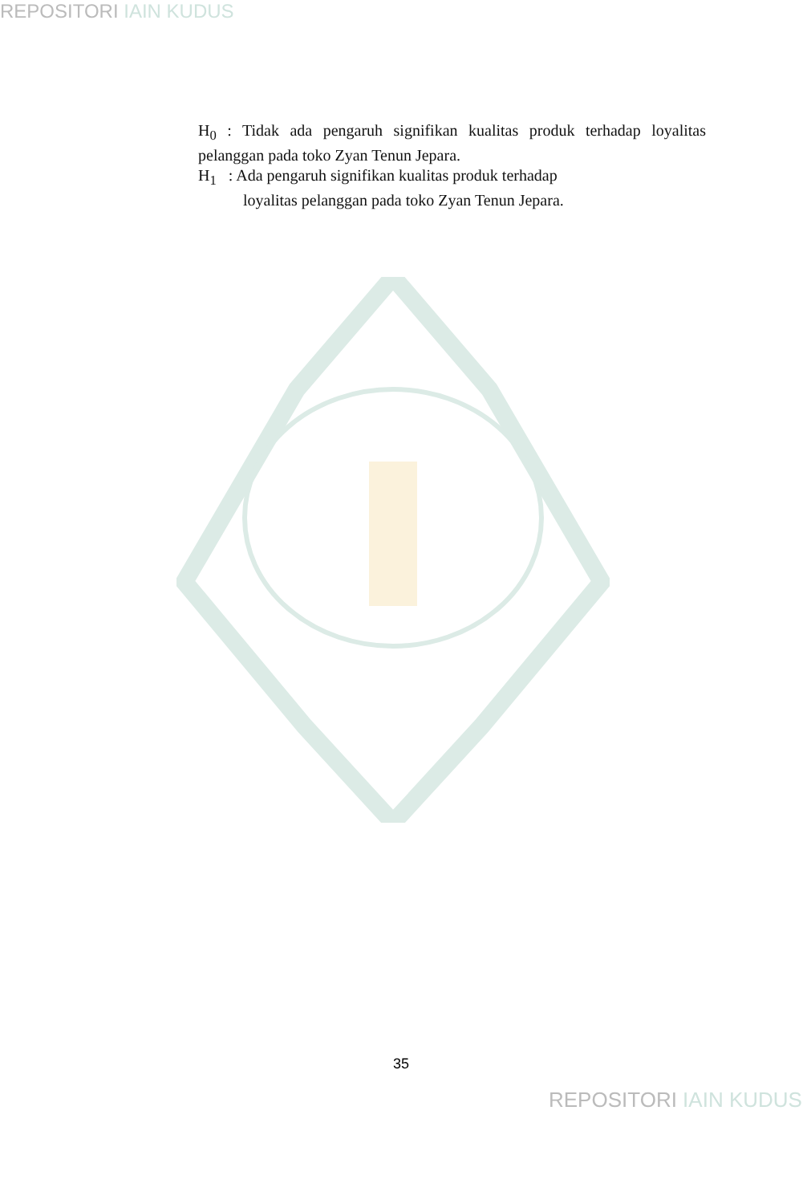REPOSITORI IAIN KUDUS
H<sub>0</sub> : Tidak ada pengaruh signifikan kualitas produk terhadap loyalitas pelanggan pada toko Zyan Tenun Jepara.
H<sub>1</sub> : Ada pengaruh signifikan kualitas produk terhadap
loyalitas pelanggan pada toko Zyan Tenun Jepara.
35
REPOSITORI IAIN KUDUS